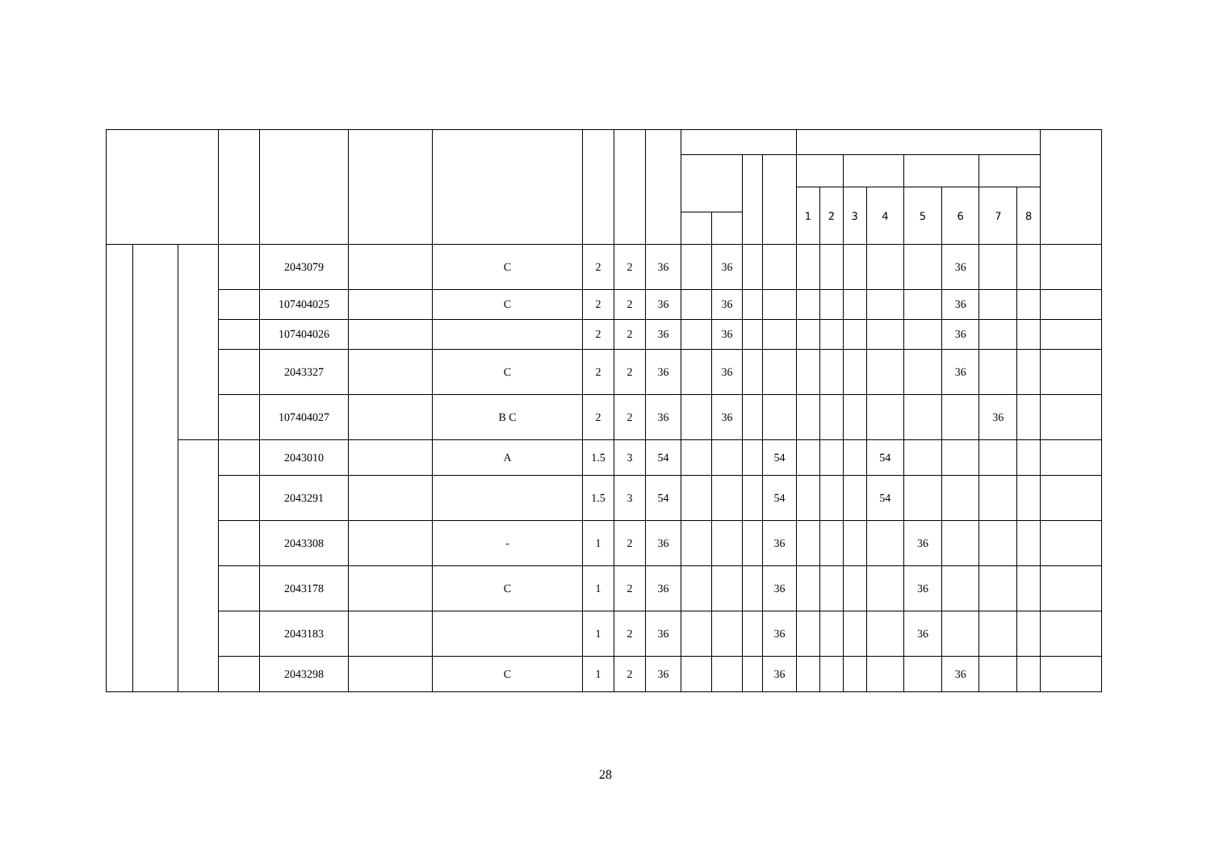| | | | | | | | | | | | | | | 1 | 2 | 3 | 4 | 5 | 6 | 7 | 8 | |
| --- | --- | --- | --- | --- | --- | --- | --- | --- | --- | --- | --- | --- | --- | --- | --- | --- | --- | --- | --- | --- | --- | --- |
| | | | | 2043079 | | C | 2 | 2 | 36 | | 36 | | | | | | | | 36 | | | |
| | | | | 107404025 | | C | 2 | 2 | 36 | | 36 | | | | | | | | 36 | | | |
| | | | | 107404026 | | | 2 | 2 | 36 | | 36 | | | | | | | | 36 | | | |
| | | | | 2043327 | | C | 2 | 2 | 36 | | 36 | | | | | | | | 36 | | | |
| | | | | 107404027 | | B C | 2 | 2 | 36 | | 36 | | | | | | | | | 36 | | |
| | | | | 2043010 | | A | 1.5 | 3 | 54 | | | | 54 | | | | 54 | | | | | |
| | | | | 2043291 | | | 1.5 | 3 | 54 | | | | 54 | | | | 54 | | | | | |
| | | | | 2043308 | | - | 1 | 2 | 36 | | | | 36 | | | | | 36 | | | | |
| | | | | 2043178 | | C | 1 | 2 | 36 | | | | 36 | | | | | 36 | | | | |
| | | | | 2043183 | | | 1 | 2 | 36 | | | | 36 | | | | | 36 | | | | |
| | | | | 2043298 | | C | 1 | 2 | 36 | | | | 36 | | | | | | 36 | | | |
28